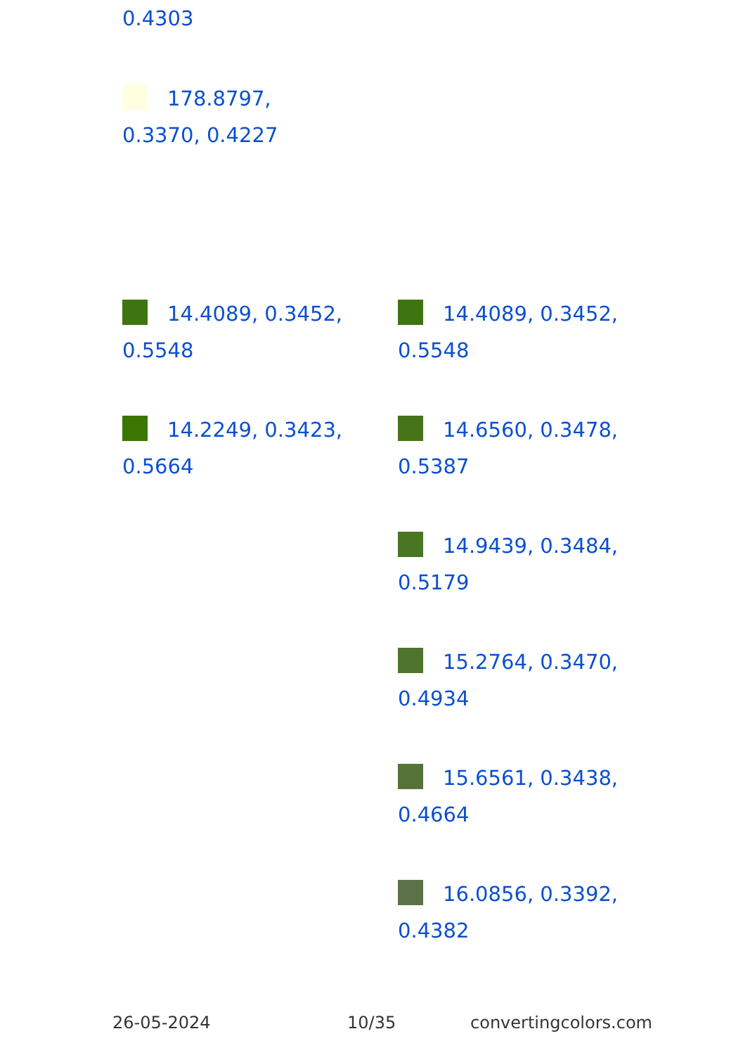0.4303
178.8797, 0.3370, 0.4227
14.4089, 0.3452, 0.5548
14.2249, 0.3423, 0.5664
14.4089, 0.3452, 0.5548
14.6560, 0.3478, 0.5387
14.9439, 0.3484, 0.5179
15.2764, 0.3470, 0.4934
15.6561, 0.3438, 0.4664
16.0856, 0.3392, 0.4382
26-05-2024 10/35 convertingcolors.com